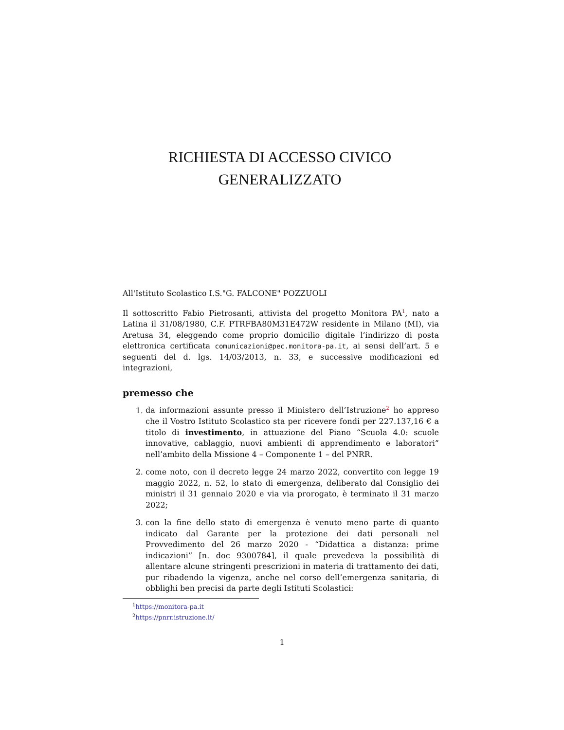RICHIESTA DI ACCESSO CIVICO
GENERALIZZATO
All'Istituto Scolastico I.S."G. FALCONE" POZZUOLI
Il sottoscritto Fabio Pietrosanti, attivista del progetto Monitora PA<sup>1</sup>, nato a Latina il 31/08/1980, C.F. PTRFBA80M31E472W residente in Milano (MI), via Aretusa 34, eleggendo come proprio domicilio digitale l’indirizzo di posta elettronica certificata comunicazioni@pec.monitora-pa.it, ai sensi dell’art. 5 e seguenti del d. lgs. 14/03/2013, n. 33, e successive modificazioni ed integrazioni,
premesso che
1. da informazioni assunte presso il Ministero dell’Istruzione<sup>2</sup> ho appreso che il Vostro Istituto Scolastico sta per ricevere fondi per 227.137,16 € a titolo di investimento, in attuazione del Piano “Scuola 4.0: scuole innovative, cablaggio, nuovi ambienti di apprendimento e laboratori” nell’ambito della Missione 4 – Componente 1 – del PNRR.
2. come noto, con il decreto legge 24 marzo 2022, convertito con legge 19 maggio 2022, n. 52, lo stato di emergenza, deliberato dal Consiglio dei ministri il 31 gennaio 2020 e via via prorogato, è terminato il 31 marzo 2022;
3. con la fine dello stato di emergenza è venuto meno parte di quanto indicato dal Garante per la protezione dei dati personali nel Provvedimento del 26 marzo 2020 - “Didattica a distanza: prime indicazioni” [n. doc 9300784], il quale prevedeva la possibilità di allentare alcune stringenti prescrizioni in materia di trattamento dei dati, pur ribadendo la vigenza, anche nel corso dell’emergenza sanitaria, di obblighi ben precisi da parte degli Istituti Scolastici:
<sup>1</sup> https://monitora-pa.it
<sup>2</sup> https://pnrr.istruzione.it/
1